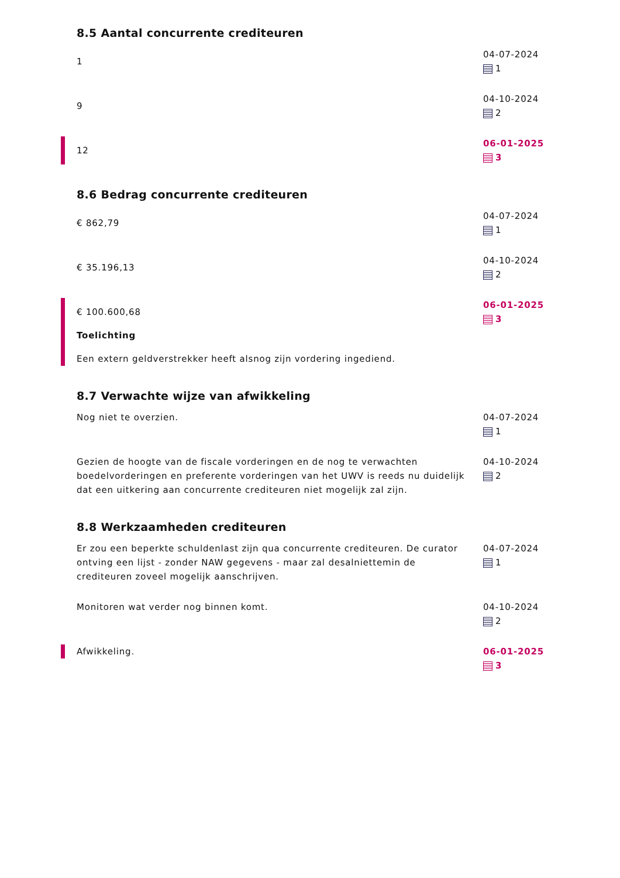8.5 Aantal concurrente crediteuren
1
04-07-2024
1
9
04-10-2024
2
12
06-01-2025
3
8.6 Bedrag concurrente crediteuren
€ 862,79
04-07-2024
1
€ 35.196,13
04-10-2024
2
€ 100.600,68
Toelichting
Een extern geldverstrekker heeft alsnog zijn vordering ingediend.
06-01-2025
3
8.7 Verwachte wijze van afwikkeling
Nog niet te overzien. 04-07-2024
1
Gezien de hoogte van de fiscale vorderingen en de nog te verwachten boedelvorderingen en preferente vorderingen van het UWV is reeds nu duidelijk dat een uitkering aan concurrente crediteuren niet mogelijk zal zijn.
04-10-2024
2
8.8 Werkzaamheden crediteuren
Er zou een beperkte schuldenlast zijn qua concurrente crediteuren. De curator ontving een lijst - zonder NAW gegevens - maar zal desalniettemin de crediteuren zoveel mogelijk aanschrijven.
04-07-2024
1
Monitoren wat verder nog binnen komt. 04-10-2024
2
Afwikkeling. 06-01-2025
3